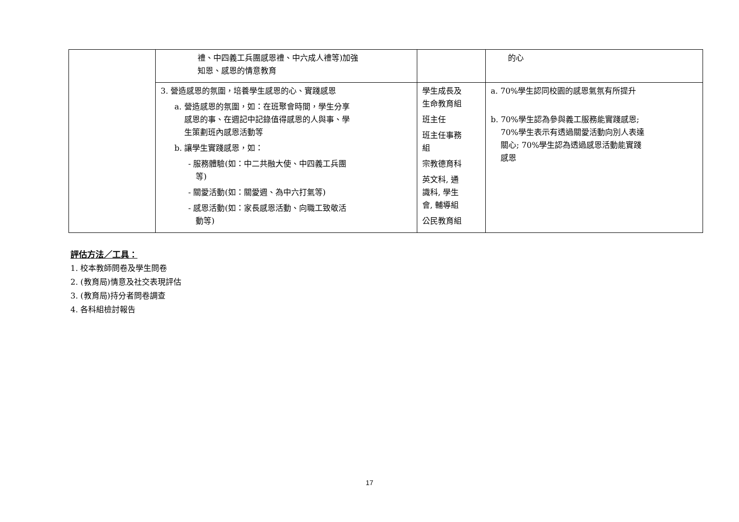| | 禮、中四義工兵團感恩禮、中六成人禮等)加強 知恩、感恩的情意教育 | | 的心 |
| | 3. 營造感恩的氛圍，培養學生感恩的心、實踐感恩 a. 營造感恩的氛圍，如：在班聚會時間，學生分享 感恩的事、在週記中記錄值得感恩的人與事、學 生策劃班內感恩活動等 b. 讓學生實踐感恩，如： - 服務體驗(如：中二共融大使、中四義工兵團 等) - 關愛活動(如：關愛週、為中六打氣等) - 感恩活動(如：家長感恩活動、向職工致敬活 動等) | 學生成長及 生命教育組 班主任 班主任事務 組 宗教德育科 英文科, 通 識科, 學生 會, 輔導組 公民教育組 | a. 70%學生認同校園的感恩氣氛有所提升 b. 70%學生認為參與義工服務能實踐感恩; 70%學生表示有透過關愛活動向別人表達 關心; 70%學生認為透過感恩活動能實踐 感恩 |
評估方法／工具：
1. 校本教師問卷及學生問卷
2. (教育局)情意及社交表現評估
3. (教育局)持分者問卷調查
4. 各科組檢討報告
17